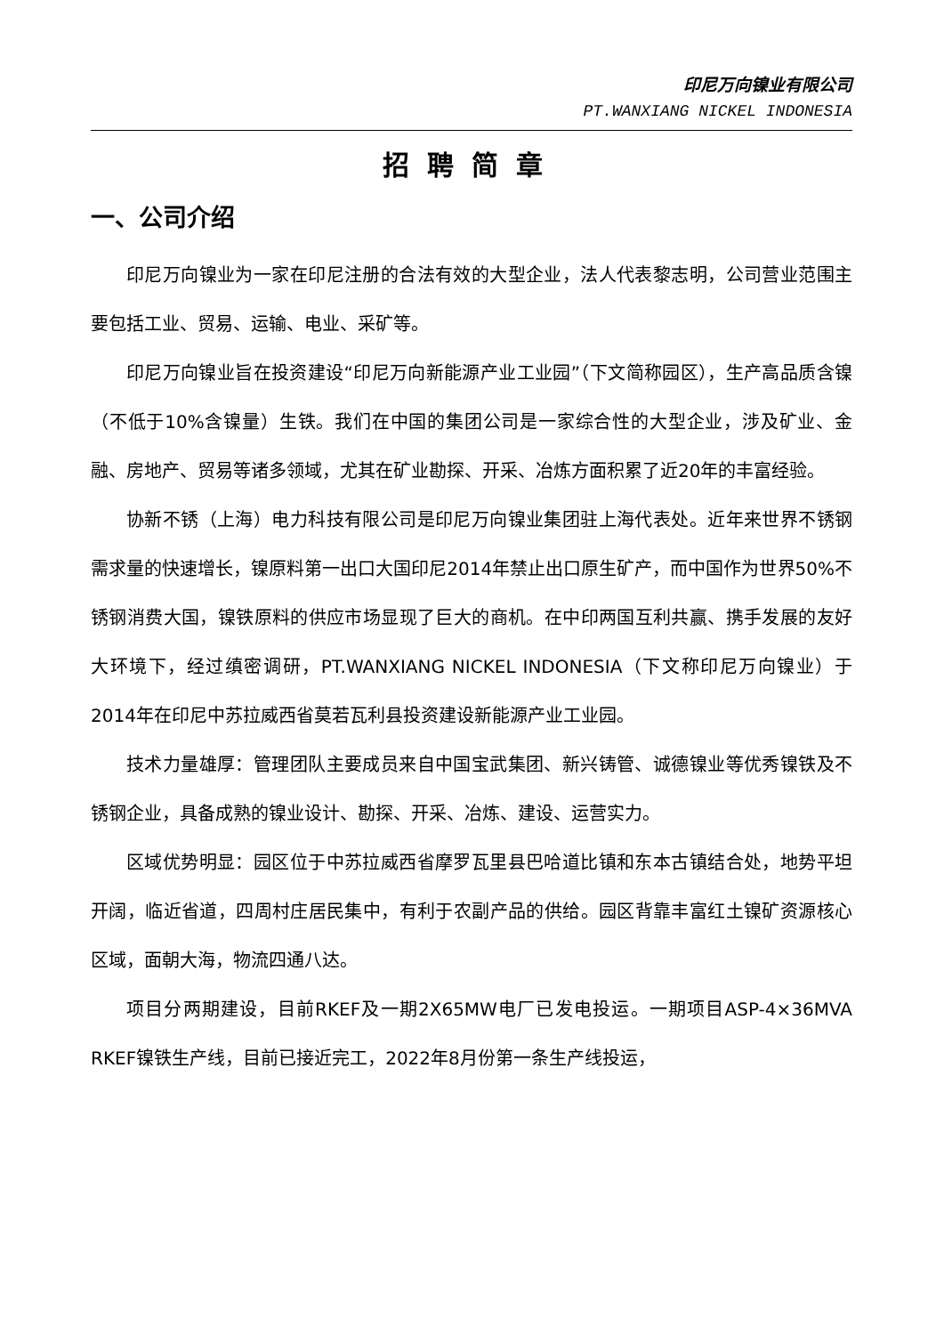印尼万向镍业有限公司
PT.WANXIANG NICKEL INDONESIA
招聘简章
一、公司介绍
印尼万向镍业为一家在印尼注册的合法有效的大型企业，法人代表黎志明，公司营业范围主要包括工业、贸易、运输、电业、采矿等。
印尼万向镍业旨在投资建设“印尼万向新能源产业工业园”（下文简称园区），生产高品质含镍（不低于10%含镍量）生铁。我们在中国的集团公司是一家综合性的大型企业，涉及矿业、金融、房地产、贸易等诸多领域，尤其在矿业勘探、开采、冶炼方面积累了近20年的丰富经验。
协新不锈（上海）电力科技有限公司是印尼万向镍业集团驻上海代表处。近年来世界不锈钢需求量的快速增长，镍原料第一出口大国印尼2014年禁止出口原生矿产，而中国作为世界50%不锈钢消费大国，镍铁原料的供应市场显现了巨大的商机。在中印两国互利共赢、携手发展的友好大环境下，经过缜密调研，PT.WANXIANG NICKEL INDONESIA（下文称印尼万向镍业）于2014年在印尼中苏拉威西省莫若瓦利县投资建设新能源产业工业园。
技术力量雄厚：管理团队主要成员来自中国宝武集团、新兴铸管、诚德镍业等优秀镍铁及不锈钢企业，具备成熟的镍业设计、勘探、开采、冶炼、建设、运营实力。
区域优势明显：园区位于中苏拉威西省摩罗瓦里县巴哈道比镇和东本古镇结合处，地势平坦开阔，临近省道，四周村庄居民集中，有利于农副产品的供给。园区背靠丰富红土镍矿资源核心区域，面朝大海，物流四通八达。
项目分两期建设，目前RKEF及一期2X65MW电厂已发电投运。一期项目ASP-4×36MVA RKEF镍铁生产线，目前已接近完工，2022年8月份第一条生产线投运，